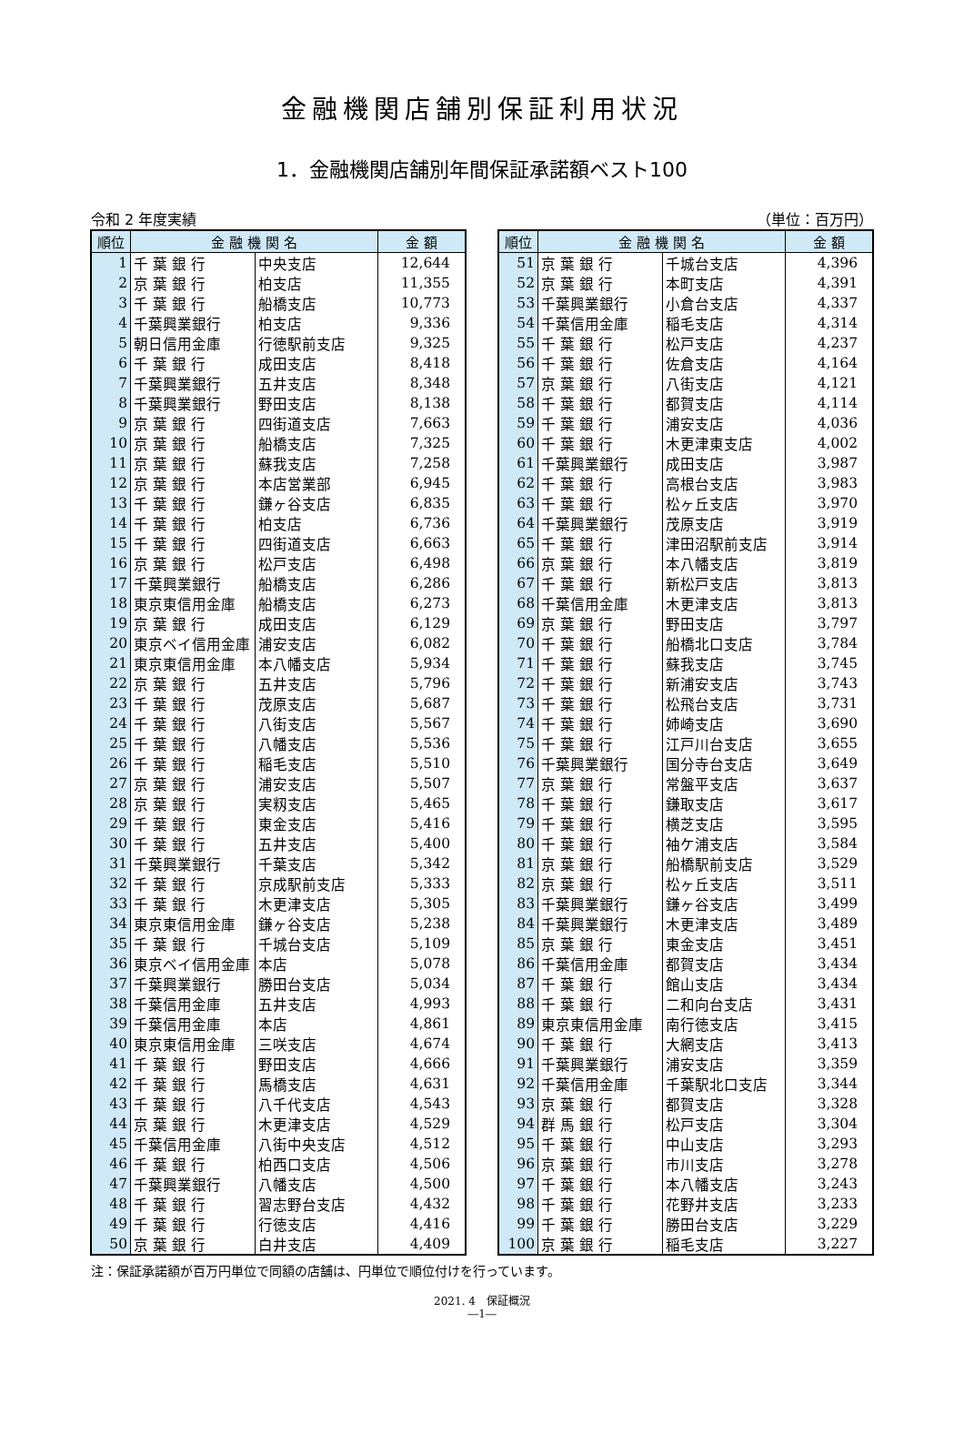金融機関店舗別保証利用状況
1．金融機関店舗別年間保証承諾額ベスト100
令和 2 年度実績 （単位：百万円）
| 順位 | 金 融 機 関 名 | | 金 額 |
| --- | --- | --- | --- |
| 1 | 千 葉 銀 行 | 中央支店 | 12,644 |
| 2 | 京 葉 銀 行 | 柏支店 | 11,355 |
| 3 | 千 葉 銀 行 | 船橋支店 | 10,773 |
| 4 | 千葉興業銀行 | 柏支店 | 9,336 |
| 5 | 朝日信用金庫 | 行徳駅前支店 | 9,325 |
| 6 | 千 葉 銀 行 | 成田支店 | 8,418 |
| 7 | 千葉興業銀行 | 五井支店 | 8,348 |
| 8 | 千葉興業銀行 | 野田支店 | 8,138 |
| 9 | 京 葉 銀 行 | 四街道支店 | 7,663 |
| 10 | 京 葉 銀 行 | 船橋支店 | 7,325 |
| 11 | 京 葉 銀 行 | 蘇我支店 | 7,258 |
| 12 | 京 葉 銀 行 | 本店営業部 | 6,945 |
| 13 | 千 葉 銀 行 | 鎌ヶ谷支店 | 6,835 |
| 14 | 千 葉 銀 行 | 柏支店 | 6,736 |
| 15 | 千 葉 銀 行 | 四街道支店 | 6,663 |
| 16 | 京 葉 銀 行 | 松戸支店 | 6,498 |
| 17 | 千葉興業銀行 | 船橋支店 | 6,286 |
| 18 | 東京東信用金庫 | 船橋支店 | 6,273 |
| 19 | 京 葉 銀 行 | 成田支店 | 6,129 |
| 20 | 東京ベイ信用金庫 | 浦安支店 | 6,082 |
| 21 | 東京東信用金庫 | 本八幡支店 | 5,934 |
| 22 | 京 葉 銀 行 | 五井支店 | 5,796 |
| 23 | 千 葉 銀 行 | 茂原支店 | 5,687 |
| 24 | 千 葉 銀 行 | 八街支店 | 5,567 |
| 25 | 千 葉 銀 行 | 八幡支店 | 5,536 |
| 26 | 千 葉 銀 行 | 稲毛支店 | 5,510 |
| 27 | 京 葉 銀 行 | 浦安支店 | 5,507 |
| 28 | 京 葉 銀 行 | 実籾支店 | 5,465 |
| 29 | 千 葉 銀 行 | 東金支店 | 5,416 |
| 30 | 千 葉 銀 行 | 五井支店 | 5,400 |
| 31 | 千葉興業銀行 | 千葉支店 | 5,342 |
| 32 | 千 葉 銀 行 | 京成駅前支店 | 5,333 |
| 33 | 千 葉 銀 行 | 木更津支店 | 5,305 |
| 34 | 東京東信用金庫 | 鎌ヶ谷支店 | 5,238 |
| 35 | 千 葉 銀 行 | 千城台支店 | 5,109 |
| 36 | 東京ベイ信用金庫 | 本店 | 5,078 |
| 37 | 千葉興業銀行 | 勝田台支店 | 5,034 |
| 38 | 千葉信用金庫 | 五井支店 | 4,993 |
| 39 | 千葉信用金庫 | 本店 | 4,861 |
| 40 | 東京東信用金庫 | 三咲支店 | 4,674 |
| 41 | 千 葉 銀 行 | 野田支店 | 4,666 |
| 42 | 千 葉 銀 行 | 馬橋支店 | 4,631 |
| 43 | 千 葉 銀 行 | 八千代支店 | 4,543 |
| 44 | 京 葉 銀 行 | 木更津支店 | 4,529 |
| 45 | 千葉信用金庫 | 八街中央支店 | 4,512 |
| 46 | 千 葉 銀 行 | 柏西口支店 | 4,506 |
| 47 | 千葉興業銀行 | 八幡支店 | 4,500 |
| 48 | 千 葉 銀 行 | 習志野台支店 | 4,432 |
| 49 | 千 葉 銀 行 | 行徳支店 | 4,416 |
| 50 | 京 葉 銀 行 | 白井支店 | 4,409 |
| 順位 | 金 融 機 関 名 | | 金 額 |
| --- | --- | --- | --- |
| 51 | 京 葉 銀 行 | 千城台支店 | 4,396 |
| 52 | 京 葉 銀 行 | 本町支店 | 4,391 |
| 53 | 千葉興業銀行 | 小倉台支店 | 4,337 |
| 54 | 千葉信用金庫 | 稲毛支店 | 4,314 |
| 55 | 千 葉 銀 行 | 松戸支店 | 4,237 |
| 56 | 千 葉 銀 行 | 佐倉支店 | 4,164 |
| 57 | 京 葉 銀 行 | 八街支店 | 4,121 |
| 58 | 千 葉 銀 行 | 都賀支店 | 4,114 |
| 59 | 千 葉 銀 行 | 浦安支店 | 4,036 |
| 60 | 千 葉 銀 行 | 木更津東支店 | 4,002 |
| 61 | 千葉興業銀行 | 成田支店 | 3,987 |
| 62 | 千 葉 銀 行 | 高根台支店 | 3,983 |
| 63 | 千 葉 銀 行 | 松ヶ丘支店 | 3,970 |
| 64 | 千葉興業銀行 | 茂原支店 | 3,919 |
| 65 | 千 葉 銀 行 | 津田沼駅前支店 | 3,914 |
| 66 | 京 葉 銀 行 | 本八幡支店 | 3,819 |
| 67 | 千 葉 銀 行 | 新松戸支店 | 3,813 |
| 68 | 千葉信用金庫 | 木更津支店 | 3,813 |
| 69 | 京 葉 銀 行 | 野田支店 | 3,797 |
| 70 | 千 葉 銀 行 | 船橋北口支店 | 3,784 |
| 71 | 千 葉 銀 行 | 蘇我支店 | 3,745 |
| 72 | 千 葉 銀 行 | 新浦安支店 | 3,743 |
| 73 | 千 葉 銀 行 | 松飛台支店 | 3,731 |
| 74 | 千 葉 銀 行 | 姉崎支店 | 3,690 |
| 75 | 千 葉 銀 行 | 江戸川台支店 | 3,655 |
| 76 | 千葉興業銀行 | 国分寺台支店 | 3,649 |
| 77 | 京 葉 銀 行 | 常盤平支店 | 3,637 |
| 78 | 千 葉 銀 行 | 鎌取支店 | 3,617 |
| 79 | 千 葉 銀 行 | 横芝支店 | 3,595 |
| 80 | 千 葉 銀 行 | 袖ケ浦支店 | 3,584 |
| 81 | 京 葉 銀 行 | 船橋駅前支店 | 3,529 |
| 82 | 京 葉 銀 行 | 松ヶ丘支店 | 3,511 |
| 83 | 千葉興業銀行 | 鎌ヶ谷支店 | 3,499 |
| 84 | 千葉興業銀行 | 木更津支店 | 3,489 |
| 85 | 京 葉 銀 行 | 東金支店 | 3,451 |
| 86 | 千葉信用金庫 | 都賀支店 | 3,434 |
| 87 | 千 葉 銀 行 | 館山支店 | 3,434 |
| 88 | 千 葉 銀 行 | 二和向台支店 | 3,431 |
| 89 | 東京東信用金庫 | 南行徳支店 | 3,415 |
| 90 | 千 葉 銀 行 | 大網支店 | 3,413 |
| 91 | 千葉興業銀行 | 浦安支店 | 3,359 |
| 92 | 千葉信用金庫 | 千葉駅北口支店 | 3,344 |
| 93 | 京 葉 銀 行 | 都賀支店 | 3,328 |
| 94 | 群 馬 銀 行 | 松戸支店 | 3,304 |
| 95 | 千 葉 銀 行 | 中山支店 | 3,293 |
| 96 | 京 葉 銀 行 | 市川支店 | 3,278 |
| 97 | 千 葉 銀 行 | 本八幡支店 | 3,243 |
| 98 | 千 葉 銀 行 | 花野井支店 | 3,233 |
| 99 | 千 葉 銀 行 | 勝田台支店 | 3,229 |
| 100 | 京 葉 銀 行 | 稲毛支店 | 3,227 |
注：保証承諾額が百万円単位で同額の店舗は、円単位で順位付けを行っています。
2021. 4　保証概況
―1―